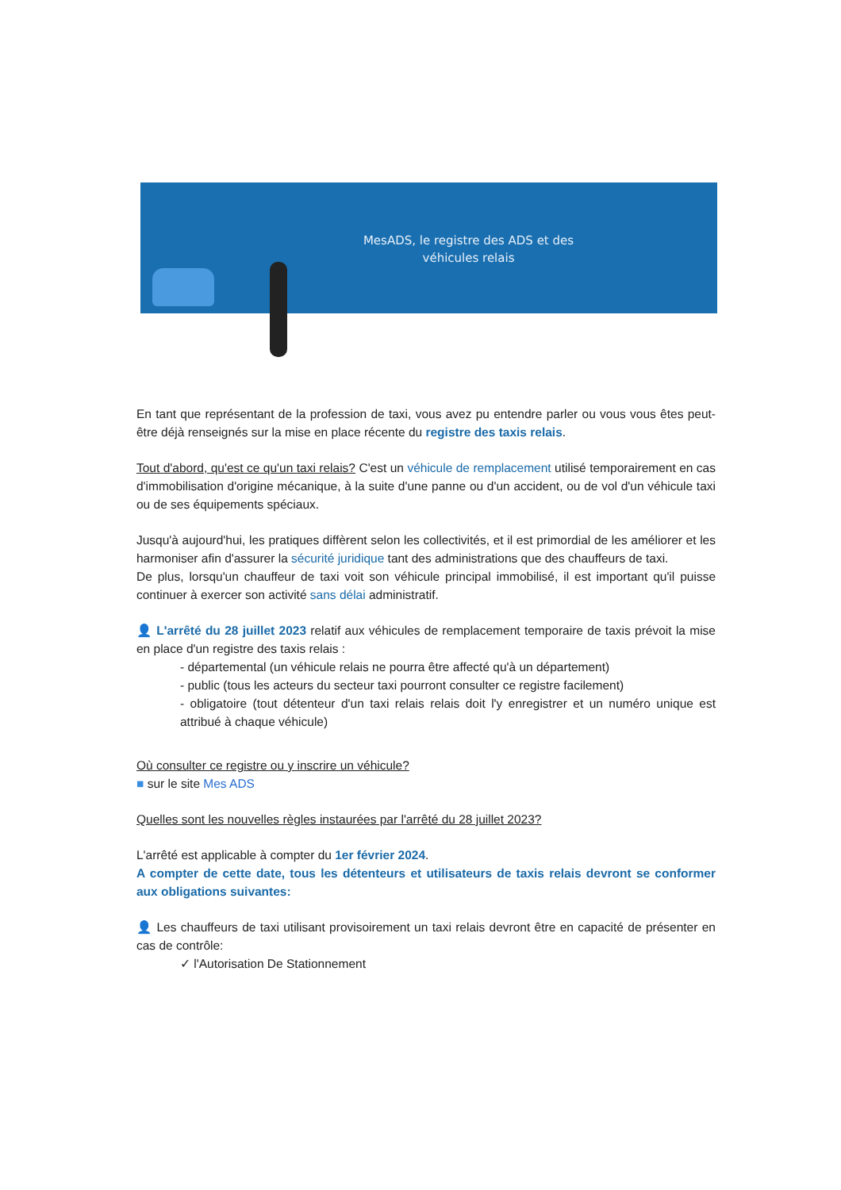MesADS, le registre des ADS et des
véhicules relais
En tant que représentant de la profession de taxi, vous avez pu entendre parler ou vous vous êtes peut-être déjà renseignés sur la mise en place récente du registre des taxis relais.
Tout d'abord, qu'est ce qu'un taxi relais? C'est un véhicule de remplacement utilisé temporairement en cas d'immobilisation d'origine mécanique, à la suite d'une panne ou d'un accident, ou de vol d'un véhicule taxi ou de ses équipements spéciaux.
Jusqu'à aujourd'hui, les pratiques diffèrent selon les collectivités, et il est primordial de les améliorer et les harmoniser afin d'assurer la sécurité juridique tant des administrations que des chauffeurs de taxi.
De plus, lorsqu'un chauffeur de taxi voit son véhicule principal immobilisé, il est important qu'il puisse continuer à exercer son activité sans délai administratif.
👤 L'arrêté du 28 juillet 2023 relatif aux véhicules de remplacement temporaire de taxis prévoit la mise en place d'un registre des taxis relais :
- départemental (un véhicule relais ne pourra être affecté qu'à un département)
- public (tous les acteurs du secteur taxi pourront consulter ce registre facilement)
- obligatoire (tout détenteur d'un taxi relais relais doit l'y enregistrer et un numéro unique est attribué à chaque véhicule)
Où consulter ce registre ou y inscrire un véhicule?
■ sur le site Mes ADS
Quelles sont les nouvelles règles instaurées par l'arrêté du 28 juillet 2023?
L'arrêté est applicable à compter du 1er février 2024.
A compter de cette date, tous les détenteurs et utilisateurs de taxis relais devront se conformer aux obligations suivantes:
👤 Les chauffeurs de taxi utilisant provisoirement un taxi relais devront être en capacité de présenter en cas de contrôle:
✓ l'Autorisation De Stationnement